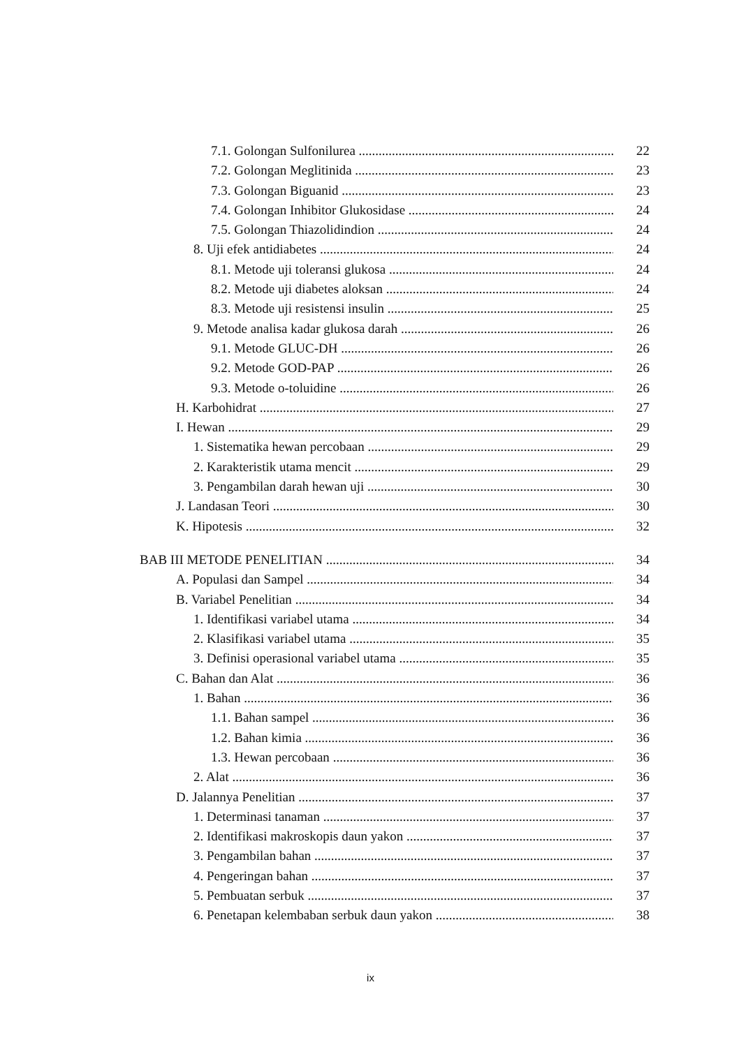7.1. Golongan Sulfonilurea 22
7.2. Golongan Meglitinida 23
7.3. Golongan Biguanid 23
7.4. Golongan Inhibitor Glukosidase 24
7.5. Golongan Thiazolidindion 24
8. Uji efek antidiabetes 24
8.1. Metode uji toleransi glukosa 24
8.2. Metode uji diabetes aloksan 24
8.3. Metode uji resistensi insulin 25
9. Metode analisa kadar glukosa darah 26
9.1. Metode GLUC-DH 26
9.2. Metode GOD-PAP 26
9.3. Metode o-toluidine 26
H. Karbohidrat 27
I. Hewan 29
1. Sistematika hewan percobaan 29
2. Karakteristik utama mencit 29
3. Pengambilan darah hewan uji 30
J. Landasan Teori 30
K. Hipotesis 32
BAB III METODE PENELITIAN 34
A. Populasi dan Sampel 34
B. Variabel Penelitian 34
1. Identifikasi variabel utama 34
2. Klasifikasi variabel utama 35
3. Definisi operasional variabel utama 35
C. Bahan dan Alat 36
1. Bahan 36
1.1. Bahan sampel 36
1.2. Bahan kimia 36
1.3. Hewan percobaan 36
2. Alat 36
D. Jalannya Penelitian 37
1. Determinasi tanaman 37
2. Identifikasi makroskopis daun yakon 37
3. Pengambilan bahan 37
4. Pengeringan bahan 37
5. Pembuatan serbuk 37
6. Penetapan kelembaban serbuk daun yakon 38
ix